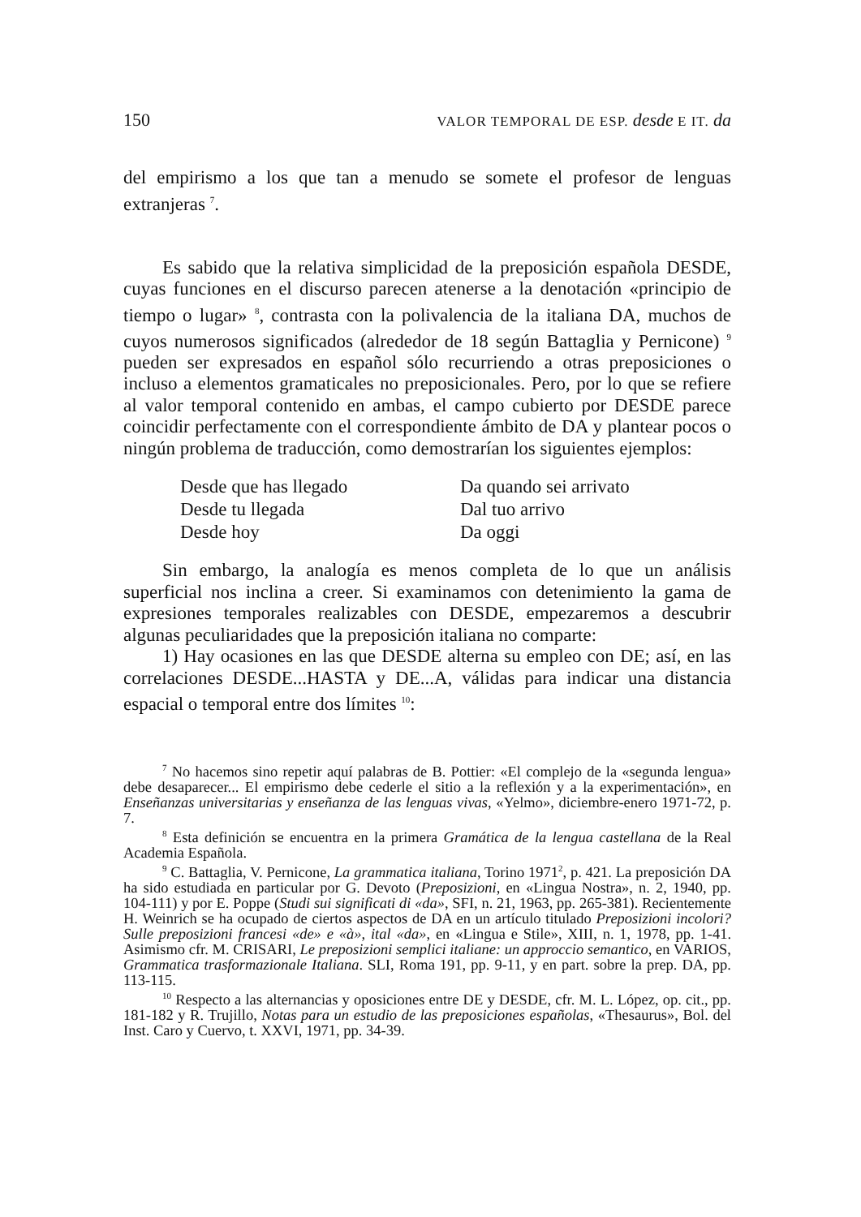150 VALOR TEMPORAL DE ESP. desde E IT. da
del empirismo a los que tan a menudo se somete el profesor de lenguas extranjeras <sup>7</sup>.
Es sabido que la relativa simplicidad de la preposición española DESDE, cuyas funciones en el discurso parecen atenerse a la denotación «principio de tiempo o lugar» <sup>8</sup>, contrasta con la polivalencia de la italiana DA, muchos de cuyos numerosos significados (alrededor de 18 según Battaglia y Pernicone) <sup>9</sup> pueden ser expresados en español sólo recurriendo a otras preposiciones o incluso a elementos gramaticales no preposicionales. Pero, por lo que se refiere al valor temporal contenido en ambas, el campo cubierto por DESDE parece coincidir perfectamente con el correspondiente ámbito de DA y plantear pocos o ningún problema de traducción, como demostrarían los siguientes ejemplos:
Desde que has llegado Da quando sei arrivato Desde tu llegada Dal tuo arrivo Desde hoy Da oggi
Sin embargo, la analogía es menos completa de lo que un análisis superficial nos inclina a creer. Si examinamos con detenimiento la gama de expresiones temporales realizables con DESDE, empezaremos a descubrir algunas peculiaridades que la preposición italiana no comparte:
1) Hay ocasiones en las que DESDE alterna su empleo con DE; así, en las correlaciones DESDE...HASTA y DE...A, válidas para indicar una distancia espacial o temporal entre dos límites <sup>10</sup>:
<sup>7</sup> No hacemos sino repetir aquí palabras de B. Pottier: «El complejo de la «segunda lengua» debe desaparecer... El empirismo debe cederle el sitio a la reflexión y a la experimentación», en Enseñanzas universitarias y enseñanza de las lenguas vivas, «Yelmo», diciembre-enero 1971-72, p. 7.
<sup>8</sup> Esta definición se encuentra en la primera Gramática de la lengua castellana de la Real Academia Española.
<sup>9</sup> C. Battaglia, V. Pernicone, La grammatica italiana, Torino 1971<sup>2</sup>, p. 421. La preposición DA ha sido estudiada en particular por G. Devoto (Preposizioni, en «Lingua Nostra», n. 2, 1940, pp. 104-111) y por E. Poppe (Studi sui significati di «da», SFI, n. 21, 1963, pp. 265-381). Recientemente H. Weinrich se ha ocupado de ciertos aspectos de DA en un artículo titulado Preposizioni incolori? Sulle preposizioni francesi «de» e «à», ital «da», en «Lingua e Stile», XIII, n. 1, 1978, pp. 1-41. Asimismo cfr. M. CRISARI, Le preposizioni semplici italiane: un approccio semantico, en VARIOS, Grammatica trasformazionale Italiana. SLI, Roma 191, pp. 9-11, y en part. sobre la prep. DA, pp. 113-115.
<sup>10</sup> Respecto a las alternancias y oposiciones entre DE y DESDE, cfr. M. L. López, op. cit., pp. 181-182 y R. Trujillo, Notas para un estudio de las preposiciones españolas, «Thesaurus», Bol. del Inst. Caro y Cuervo, t. XXVI, 1971, pp. 34-39.